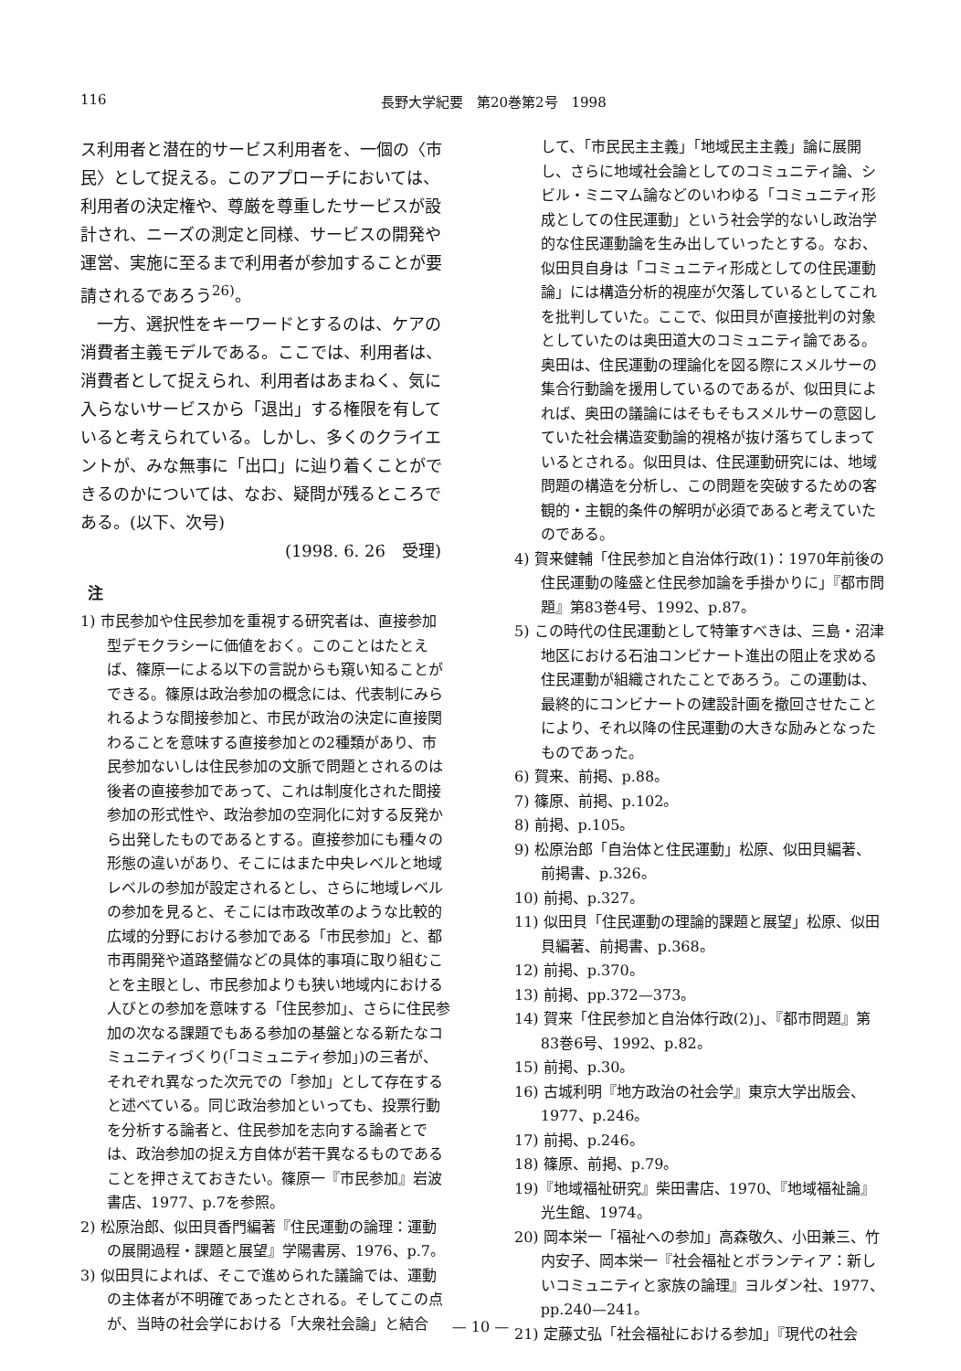116 長野大学紀要　第20巻第2号　1998
ス利用者と潜在的サービス利用者を、一個の〈市民〉として捉える。このアプローチにおいては、利用者の決定権や、尊厳を尊重したサービスが設計され、ニーズの測定と同様、サービスの開発や運営、実施に至るまで利用者が参加することが要請されるであろう<sup>26)</sup>。
一方、選択性をキーワードとするのは、ケアの消費者主義モデルである。ここでは、利用者は、消費者として捉えられ、利用者はあまねく、気に入らないサービスから「退出」する権限を有していると考えられている。しかし、多くのクライエントが、みな無事に「出口」に辿り着くことができるのかについては、なお、疑問が残るところである。(以下、次号)
(1998. 6. 26　受理)
注
1) 市民参加や住民参加を重視する研究者は、直接参加型デモクラシーに価値をおく。このことはたとえば、篠原一による以下の言説からも窺い知ることができる。篠原は政治参加の概念には、代表制にみられるような間接参加と、市民が政治の決定に直接関わることを意味する直接参加との2種類があり、市民参加ないしは住民参加の文脈で問題とされるのは後者の直接参加であって、これは制度化された間接参加の形式性や、政治参加の空洞化に対する反発から出発したものであるとする。直接参加にも種々の形態の違いがあり、そこにはまた中央レベルと地域レベルの参加が設定されるとし、さらに地域レベルの参加を見ると、そこには市政改革のような比較的広域的分野における参加である「市民参加」と、都市再開発や道路整備などの具体的事項に取り組むことを主眼とし、市民参加よりも狭い地域内における人びとの参加を意味する「住民参加」、さらに住民参加の次なる課題でもある参加の基盤となる新たなコミュニティづくり(「コミュニティ参加」)の三者が、それぞれ異なった次元での「参加」として存在すると述べている。同じ政治参加といっても、投票行動を分析する論者と、住民参加を志向する論者とでは、政治参加の捉え方自体が若干異なるものであることを押さえておきたい。篠原一『市民参加』岩波書店、1977、p.7を参照。
2) 松原治郎、似田貝香門編著『住民運動の論理：運動の展開過程・課題と展望』学陽書房、1976、p.7。
3) 似田貝によれば、そこで進められた議論では、運動の主体者が不明確であったとされる。そしてこの点が、当時の社会学における「大衆社会論」と結合
して、「市民民主主義」「地域民主主義」論に展開し、さらに地域社会論としてのコミュニティ論、シビル・ミニマム論などのいわゆる「コミュニティ形成としての住民運動」という社会学的ないし政治学的な住民運動論を生み出していったとする。なお、似田貝自身は「コミュニティ形成としての住民運動論」には構造分析的視座が欠落しているとしてこれを批判していた。ここで、似田貝が直接批判の対象としていたのは奥田道大のコミュニティ論である。奥田は、住民運動の理論化を図る際にスメルサーの集合行動論を援用しているのであるが、似田貝によれば、奥田の議論にはそもそもスメルサーの意図していた社会構造変動論的視格が抜け落ちてしまっているとされる。似田貝は、住民運動研究には、地域問題の構造を分析し、この問題を突破するための客観的・主観的条件の解明が必須であると考えていたのである。
4) 賀来健輔「住民参加と自治体行政(1)：1970年前後の住民運動の隆盛と住民参加論を手掛かりに」『都市問題』第83巻4号、1992、p.87。
5) この時代の住民運動として特筆すべきは、三島・沼津地区における石油コンビナート進出の阻止を求める住民運動が組織されたことであろう。この運動は、最終的にコンビナートの建設計画を撤回させたことにより、それ以降の住民運動の大きな励みとなったものであった。
6) 賀来、前掲、p.88。
7) 篠原、前掲、p.102。
8) 前掲、p.105。
9) 松原治郎「自治体と住民運動」松原、似田貝編著、前掲書、p.326。
10) 前掲、p.327。
11) 似田貝「住民運動の理論的課題と展望」松原、似田貝編著、前掲書、p.368。
12) 前掲、p.370。
13) 前掲、pp.372—373。
14) 賀来「住民参加と自治体行政(2)」、『都市問題』第83巻6号、1992、p.82。
15) 前掲、p.30。
16) 古城利明『地方政治の社会学』東京大学出版会、1977、p.246。
17) 前掲、p.246。
18) 篠原、前掲、p.79。
19)『地域福祉研究』柴田書店、1970、『地域福祉論』光生館、1974。
20) 岡本栄一「福祉への参加」高森敬久、小田兼三、竹内安子、岡本栄一『社会福祉とボランティア：新しいコミュニティと家族の論理』ヨルダン社、1977、pp.240—241。
21) 定藤丈弘「社会福祉における参加」『現代の社会
— 10 —